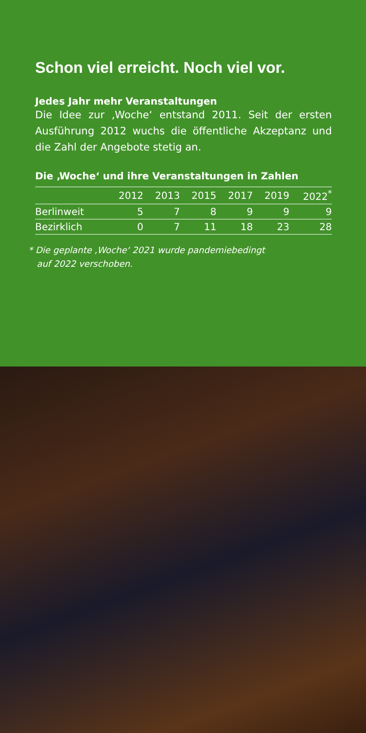Schon viel erreicht. Noch viel vor.
Jedes Jahr mehr Veranstaltungen
Die Idee zur ‚Woche‘ entstand 2011. Seit der ersten Ausführung 2012 wuchs die öffentliche Akzeptanz und die Zahl der Angebote stetig an.
Die ‚Woche‘ und ihre Veranstaltungen in Zahlen
| | 2012 | 2013 | 2015 | 2017 | 2019 | 2022<sup>*</sup> |
| --- | --- | --- | --- | --- | --- | --- |
| Berlinweit | 5 | 7 | 8 | 9 | 9 | 9 |
| Bezirklich | 0 | 7 | 11 | 18 | 23 | 28 |
* Die geplante ‚Woche‘ 2021 wurde pandemiebedingt
auf 2022 verschoben.